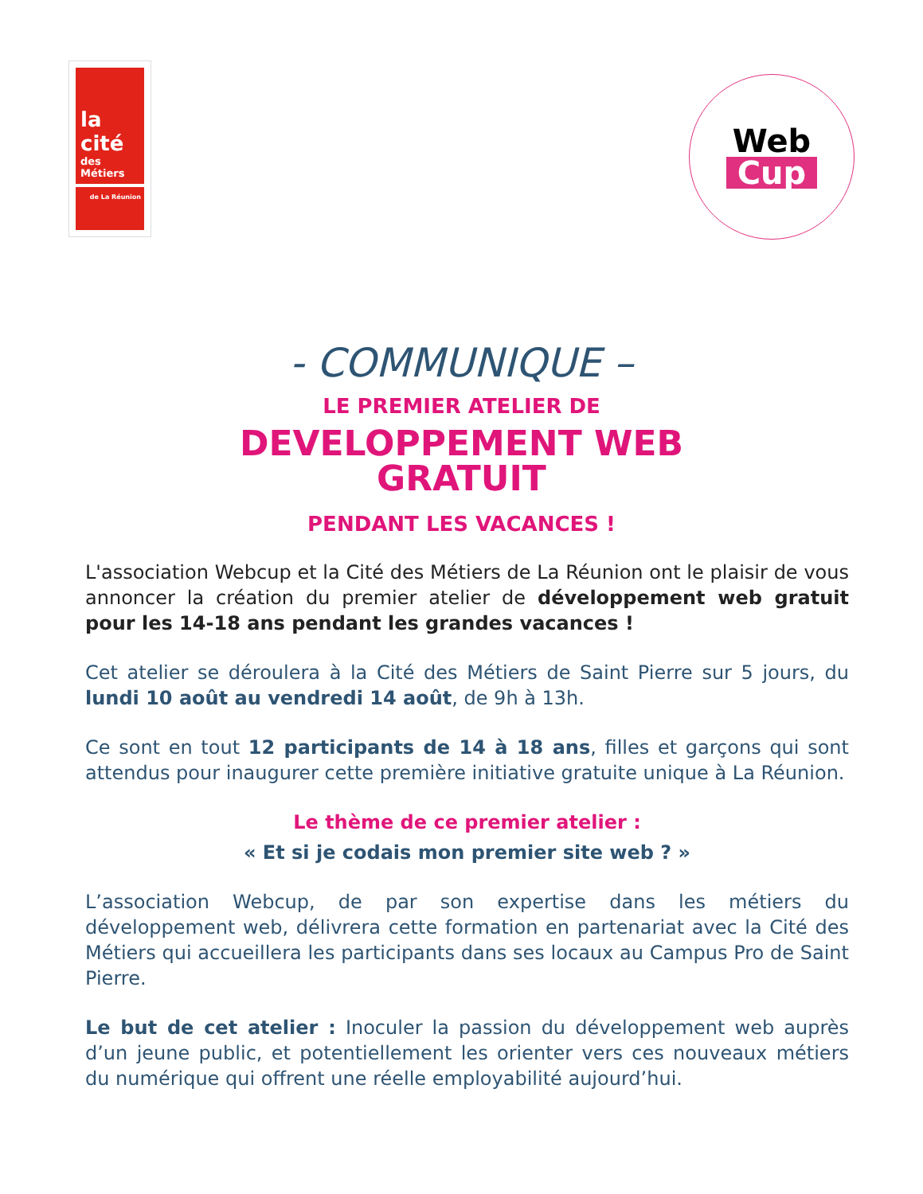la cité
des Métiers
de La Réunion
Web
Cup
- COMMUNIQUE –
LE PREMIER ATELIER DE
DEVELOPPEMENT WEB
GRATUIT
PENDANT LES VACANCES !
L'association Webcup et la Cité des Métiers de La Réunion ont le plaisir de vous annoncer la création du premier atelier de développement web gratuit pour les 14-18 ans pendant les grandes vacances !
Cet atelier se déroulera à la Cité des Métiers de Saint Pierre sur 5 jours, du lundi 10 août au vendredi 14 août, de 9h à 13h.
Ce sont en tout 12 participants de 14 à 18 ans, filles et garçons qui sont attendus pour inaugurer cette première initiative gratuite unique à La Réunion.
Le thème de ce premier atelier :
« Et si je codais mon premier site web ? »
L’association Webcup, de par son expertise dans les métiers du développement web, délivrera cette formation en partenariat avec la Cité des Métiers qui accueillera les participants dans ses locaux au Campus Pro de Saint Pierre.
Le but de cet atelier : Inoculer la passion du développement web auprès d’un jeune public, et potentiellement les orienter vers ces nouveaux métiers du numérique qui offrent une réelle employabilité aujourd’hui.